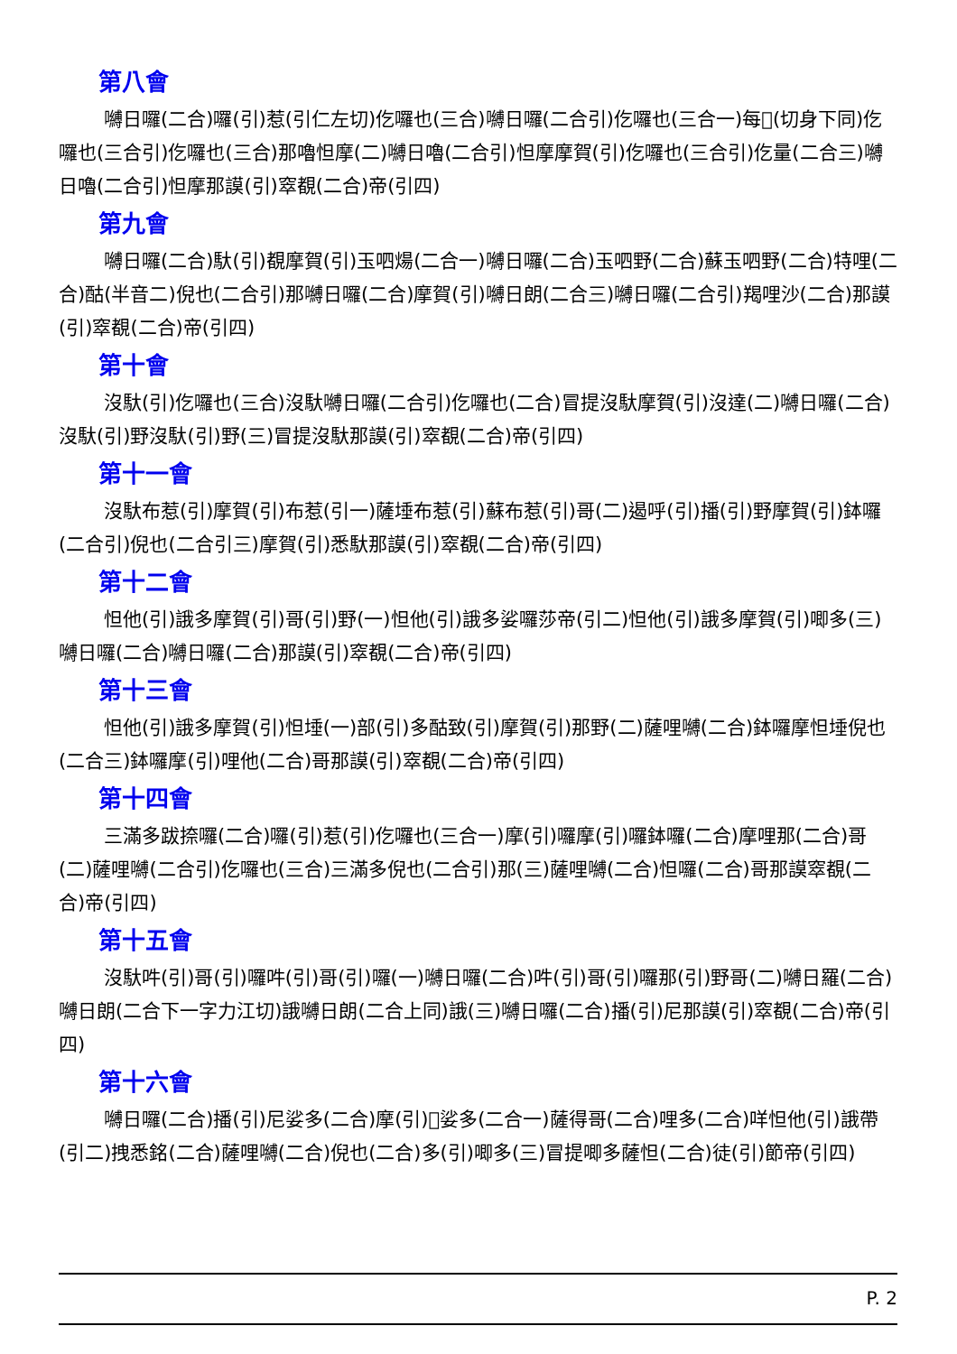第八會
嚩日囉(二合)囉(引)惹(引仁左切)仡囉也(三合)嚩日囉(二合引)仡囉也(三合一)每𩕳(切身下同)仡囉也(三合引)仡囉也(三合)那嚕怛摩(二)嚩日嚕(二合引)怛摩摩賀(引)仡囉也(三合引)仡量(二合三)嚩日嚕(二合引)怛摩那謨(引)窣覩(二合)帝(引四)
第九會
嚩日囉(二合)馱(引)覩摩賀(引)玉呬煬(二合一)嚩日囉(二合)玉呬野(二合)蘇玉呬野(二合)特哩(二合)酤(半音二)倪也(二合引)那嚩日囉(二合)摩賀(引)嚩日朗(二合三)嚩日囉(二合引)羯哩沙(二合)那謨(引)窣覩(二合)帝(引四)
第十會
沒馱(引)仡囉也(三合)沒馱嚩日囉(二合引)仡囉也(二合)冒提沒馱摩賀(引)沒達(二)嚩日囉(二合)沒馱(引)野沒馱(引)野(三)冒提沒馱那謨(引)窣覩(二合)帝(引四)
第十一會
沒馱布惹(引)摩賀(引)布惹(引一)薩埵布惹(引)蘇布惹(引)哥(二)遏呼(引)播(引)野摩賀(引)鉢囉(二合引)倪也(二合引三)摩賀(引)悉馱那謨(引)窣覩(二合)帝(引四)
第十二會
怛他(引)誐多摩賀(引)哥(引)野(一)怛他(引)誐多娑囉莎帝(引二)怛他(引)誐多摩賀(引)唧多(三)嚩日囉(二合)嚩日囉(二合)那謨(引)窣覩(二合)帝(引四)
第十三會
怛他(引)誐多摩賀(引)怛埵(一)部(引)多酤致(引)摩賀(引)那野(二)薩哩嚩(二合)鉢囉摩怛埵倪也(二合三)鉢囉摩(引)哩他(二合)哥那謨(引)窣覩(二合)帝(引四)
第十四會
三滿多跋捺囉(二合)囉(引)惹(引)仡囉也(三合一)摩(引)囉摩(引)囉鉢囉(二合)摩哩那(二合)哥(二)薩哩嚩(二合引)仡囉也(三合)三滿多倪也(二合引)那(三)薩哩嚩(二合)怛囉(二合)哥那謨窣覩(二合)帝(引四)
第十五會
沒馱吽(引)哥(引)囉吽(引)哥(引)囉(一)嚩日囉(二合)吽(引)哥(引)囉那(引)野哥(二)嚩日羅(二合)嚩日朗(二合下一字力江切)誐嚩日朗(二合上同)誐(三)嚩日囉(二合)播(引)尼那謨(引)窣覩(二合)帝(引四)
第十六會
嚩日囉(二合)播(引)尼娑多(二合)摩(引)𩕳娑多(二合一)薩得哥(二合)哩多(二合)咩怛他(引)誐帶(引二)拽悉銘(二合)薩哩嚩(二合)倪也(二合)多(引)唧多(三)冒提唧多薩怛(二合)徒(引)節帝(引四)
P. 2